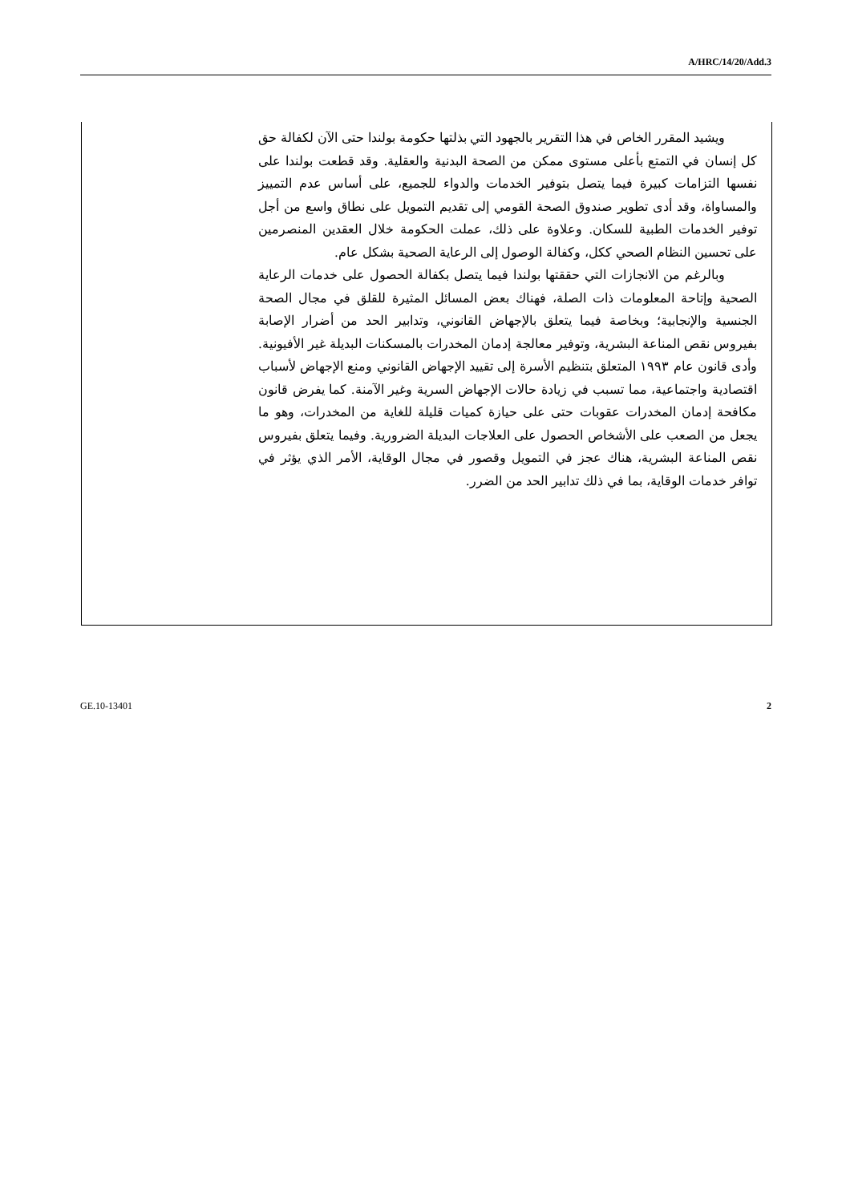A/HRC/14/20/Add.3
ويشيد المقرر الخاص في هذا التقرير بالجهود التي بذلتها حكومة بولندا حتى الآن لكفالة حق كل إنسان في التمتع بأعلى مستوى ممكن من الصحة البدنية والعقلية. وقد قطعت بولندا على نفسها التزامات كبيرة فيما يتصل بتوفير الخدمات والدواء للجميع، على أساس عدم التمييز والمساواة، وقد أدى تطوير صندوق الصحة القومي إلى تقديم التمويل على نطاق واسع من أجل توفير الخدمات الطبية للسكان. وعلاوة على ذلك، عملت الحكومة خلال العقدين المنصرمين على تحسين النظام الصحي ككل، وكفالة الوصول إلى الرعاية الصحية بشكل عام.
وبالرغم من الانجازات التي حققتها بولندا فيما يتصل بكفالة الحصول على خدمات الرعاية الصحية وإتاحة المعلومات ذات الصلة، فهناك بعض المسائل المثيرة للقلق في مجال الصحة الجنسية والإنجابية؛ وبخاصة فيما يتعلق بالإجهاض القانوني، وتدابير الحد من أضرار الإصابة بفيروس نقص المناعة البشرية، وتوفير معالجة إدمان المخدرات بالمسكنات البديلة غير الأفيونية. وأدى قانون عام ١٩٩٣ المتعلق بتنظيم الأسرة إلى تقييد الإجهاض القانوني ومنع الإجهاض لأسباب اقتصادية واجتماعية، مما تسبب في زيادة حالات الإجهاض السرية وغير الآمنة. كما يفرض قانون مكافحة إدمان المخدرات عقوبات حتى على حيازة كميات قليلة للغاية من المخدرات، وهو ما يجعل من الصعب على الأشخاص الحصول على العلاجات البديلة الضرورية. وفيما يتعلق بفيروس نقص المناعة البشرية، هناك عجز في التمويل وقصور في مجال الوقاية، الأمر الذي يؤثر في توافر خدمات الوقاية، بما في ذلك تدابير الحد من الضرر.
GE.10-13401 2